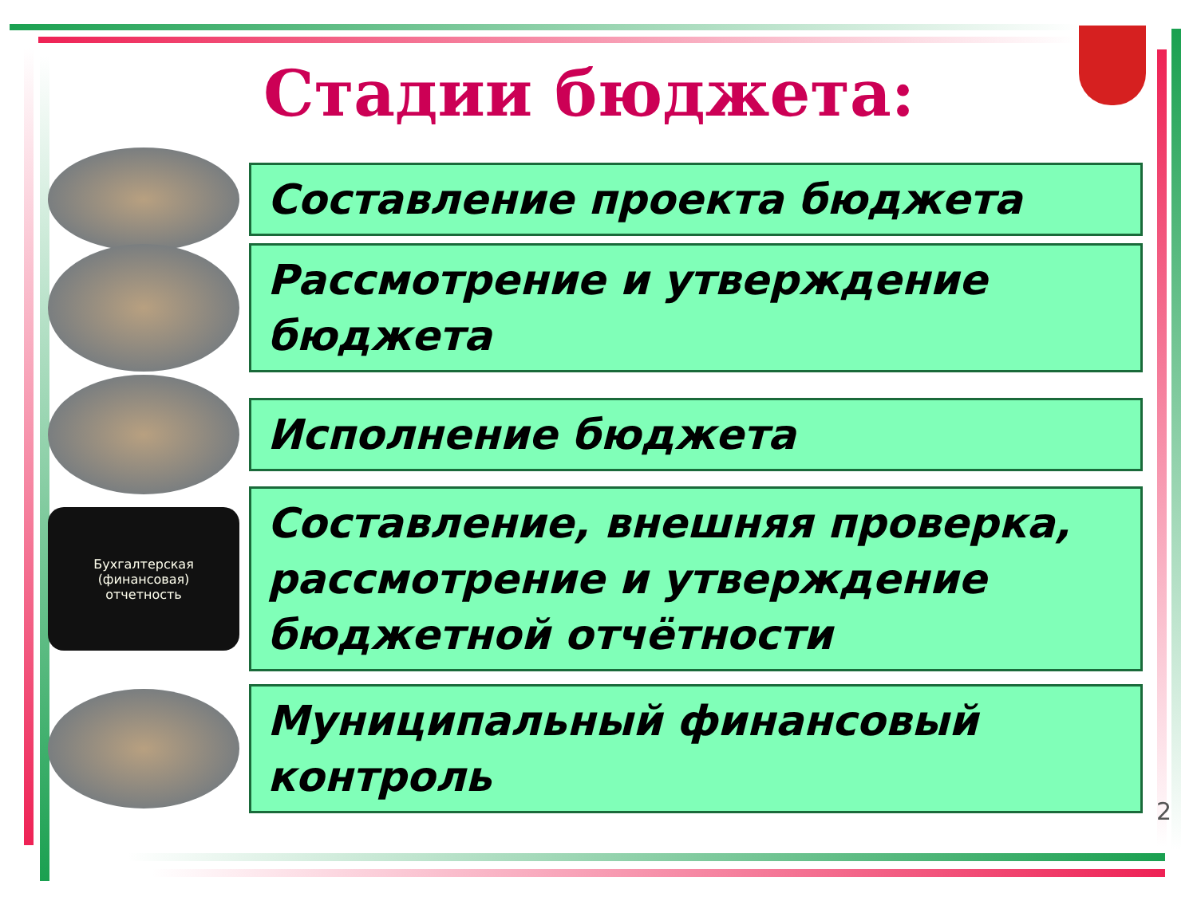Стадии бюджета:
Составление проекта бюджета
Рассмотрение и утверждение бюджета
Исполнение бюджета
Бухгалтерская
(финансовая)
отчетность
Составление, внешняя проверка, рассмотрение и утверждение бюджетной отчётности
Муниципальный финансовый контроль
2